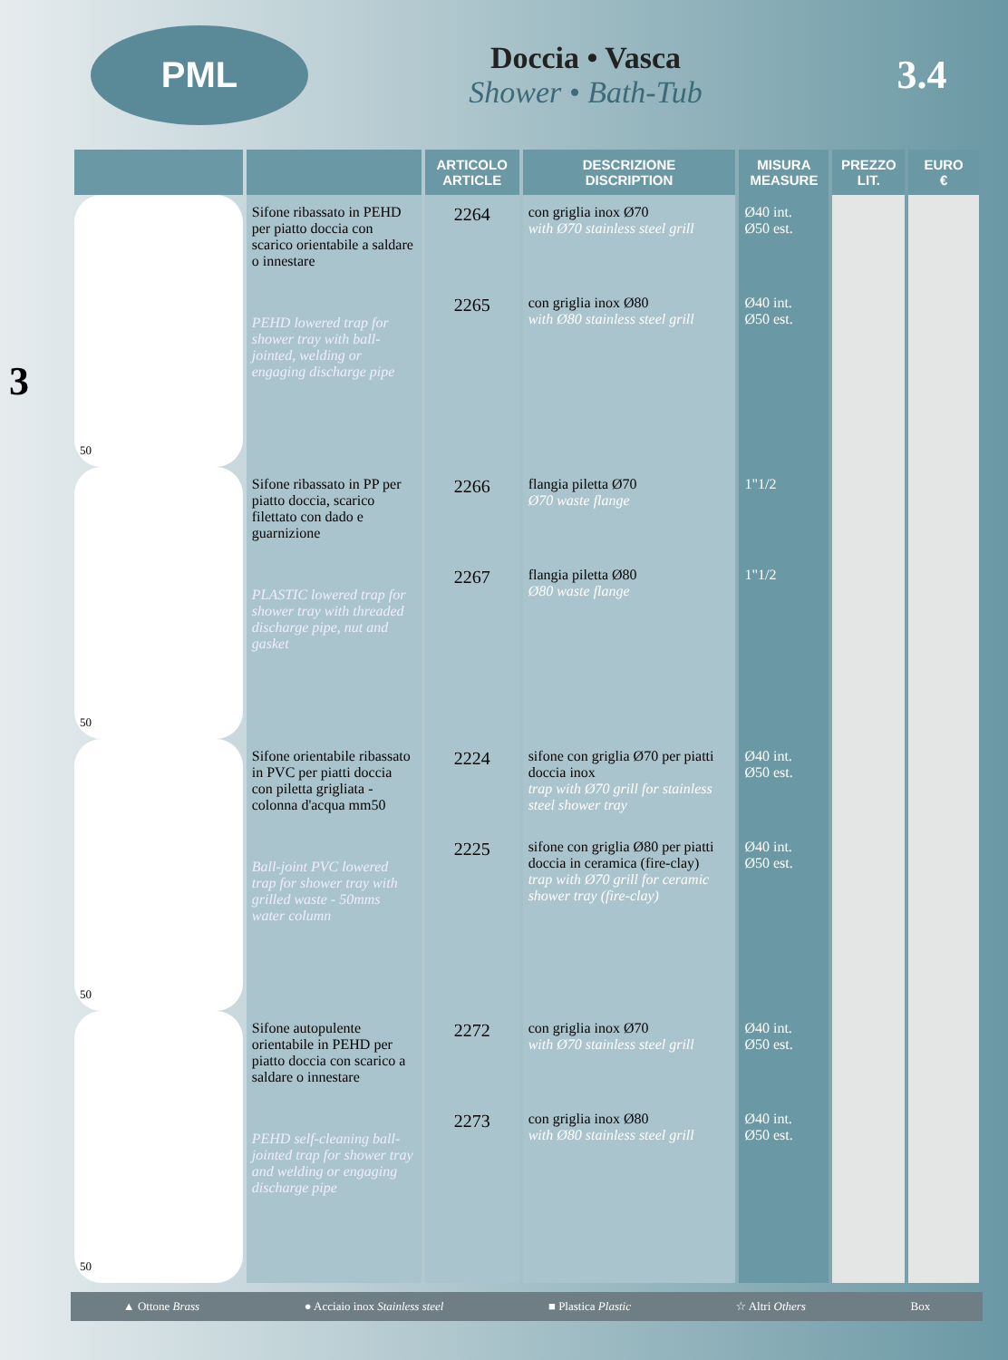PML
Doccia • Vasca
Shower • Bath-Tub
3.4
3
| | | ARTICOLO ARTICLE | DESCRIZIONE DISCRIPTION | MISURA MEASURE | PREZZO LIT. | EURO € |
| --- | --- | --- | --- | --- | --- | --- |
| 50 | Sifone ribassato in PEHD per piatto doccia con scarico orientabile a saldare o innestare PEHD lowered trap for shower tray with ball-jointed, welding or engaging discharge pipe | 2264 | con griglia inox Ø70 with Ø70 stainless steel grill | Ø40 int. Ø50 est. | | |
| | | 2265 | con griglia inox Ø80 with Ø80 stainless steel grill | Ø40 int. Ø50 est. | | |
| 50 | Sifone ribassato in PP per piatto doccia, scarico filettato con dado e guarnizione PLASTIC lowered trap for shower tray with threaded discharge pipe, nut and gasket | 2266 | flangia piletta Ø70 Ø70 waste flange | 1"1/2 | | |
| | | 2267 | flangia piletta Ø80 Ø80 waste flange | 1"1/2 | | |
| 50 | Sifone orientabile ribassato in PVC per piatti doccia con piletta grigliata - colonna d'acqua mm50 Ball-joint PVC lowered trap for shower tray with grilled waste - 50mms water column | 2224 | sifone con griglia Ø70 per piatti doccia inox trap with Ø70 grill for stainless steel shower tray | Ø40 int. Ø50 est. | | |
| | | 2225 | sifone con griglia Ø80 per piatti doccia in ceramica (fire-clay) trap with Ø70 grill for ceramic shower tray (fire-clay) | Ø40 int. Ø50 est. | | |
| 50 | Sifone autopulente orientabile in PEHD per piatto doccia con scarico a saldare o innestare PEHD self-cleaning ball-jointed trap for shower tray and welding or engaging discharge pipe | 2272 | con griglia inox Ø70 with Ø70 stainless steel grill | Ø40 int. Ø50 est. | | |
| | | 2273 | con griglia inox Ø80 with Ø80 stainless steel grill | Ø40 int. Ø50 est. | | |
▲ Ottone Brass ● Acciaio inox Stainless steel ■ Plastica Plastic ☆ Altri Others Box